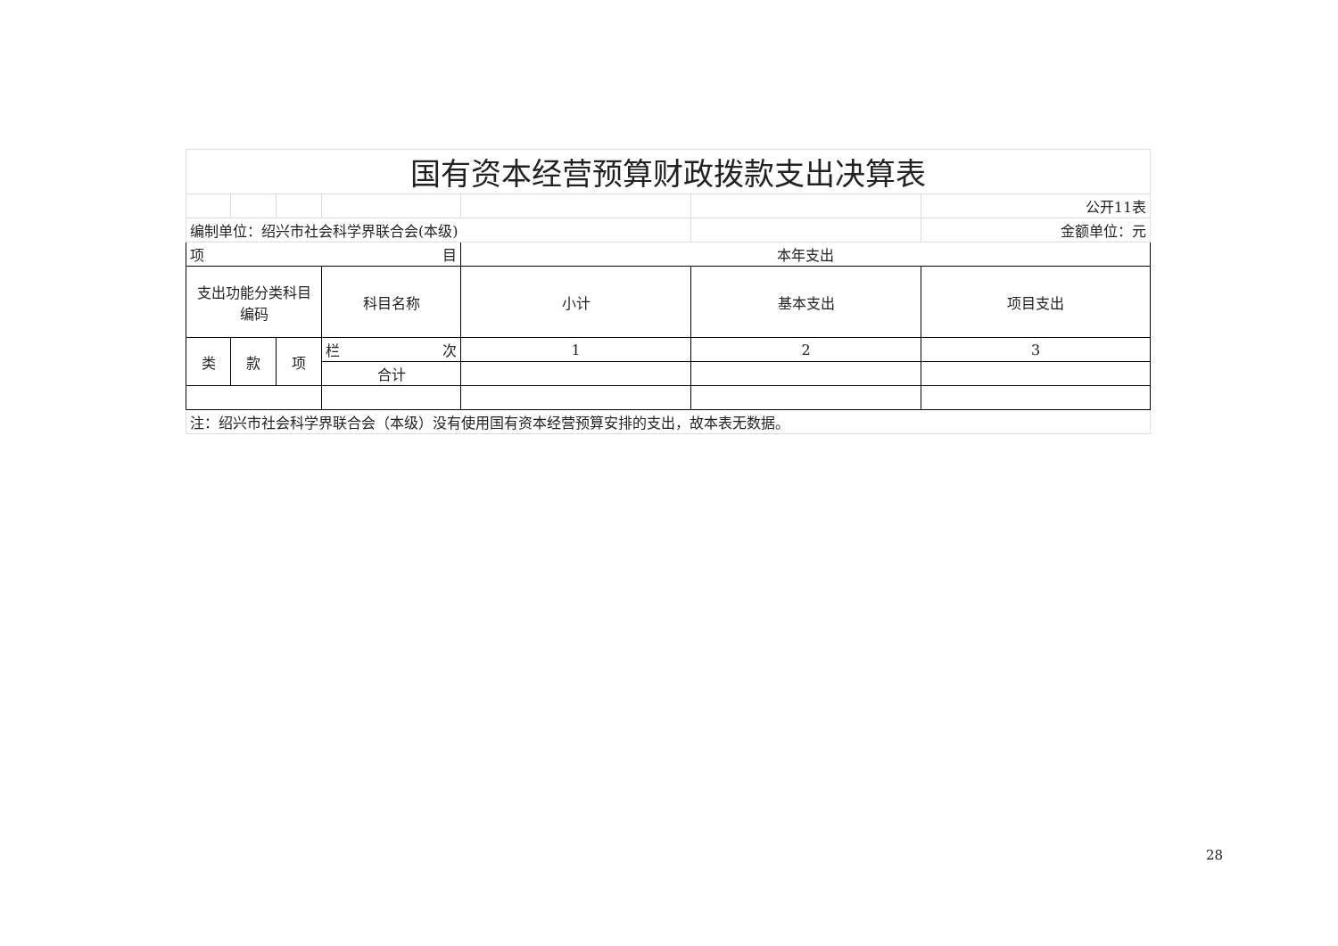| 国有资本经营预算财政拨款支出决算表 | | | | | | |
| | | | | | | 公开11表 |
| 编制单位：绍兴市社会科学界联合会(本级) | | | | | | 金额单位：元 |
| 项 目 | | | | 本年支出 | | |
| 支出功能分类科目编码 | | | 科目名称 | 小计 | 基本支出 | 项目支出 |
| 类 | 款 | 项 | 栏 次 | 1 | 2 | 3 |
| | | | 合计 | | | |
| 注：绍兴市社会科学界联合会（本级）没有使用国有资本经营预算安排的支出，故本表无数据。 | | | | | | |
28